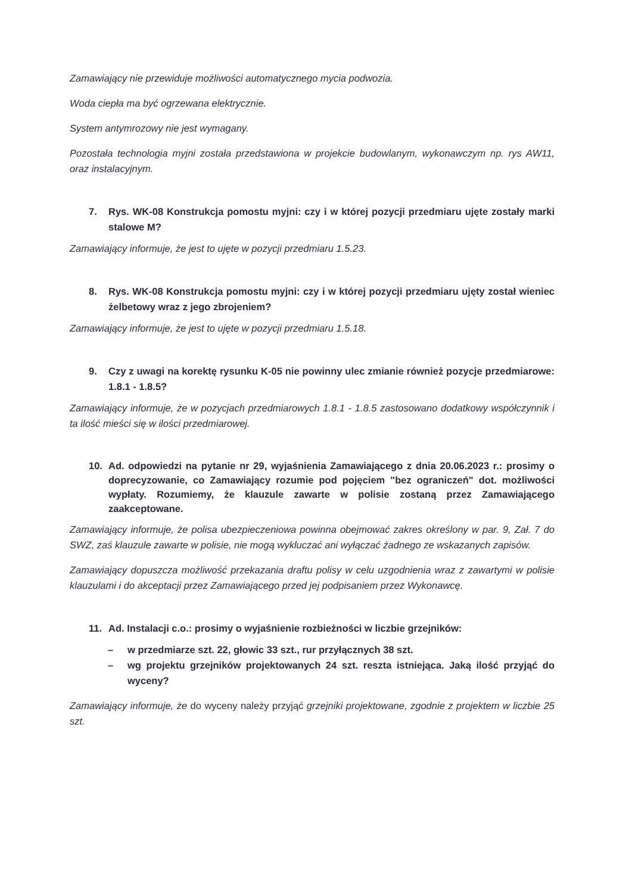Zamawiający nie przewiduje możliwości automatycznego mycia podwozia.
Woda ciepła ma być ogrzewana elektrycznie.
System antymrozowy nie jest wymagany.
Pozostała technologia myjni została przedstawiona w projekcie budowlanym, wykonawczym np. rys AW11, oraz instalacyjnym.
7. Rys. WK-08 Konstrukcja pomostu myjni: czy i w której pozycji przedmiaru ujęte zostały marki stalowe M?
Zamawiający informuje, że jest to ujęte w pozycji przedmiaru 1.5.23.
8. Rys. WK-08 Konstrukcja pomostu myjni: czy i w której pozycji przedmiaru ujęty został wieniec żelbetowy wraz z jego zbrojeniem?
Zamawiający informuje, że jest to ujęte w pozycji przedmiaru 1.5.18.
9. Czy z uwagi na korektę rysunku K-05 nie powinny ulec zmianie również pozycje przedmiarowe: 1.8.1 - 1.8.5?
Zamawiający informuje, że w pozycjach przedmiarowych 1.8.1 - 1.8.5 zastosowano dodatkowy współczynnik i ta ilość mieści się w ilości przedmiarowej.
10. Ad. odpowiedzi na pytanie nr 29, wyjaśnienia Zamawiającego z dnia 20.06.2023 r.: prosimy o doprecyzowanie, co Zamawiający rozumie pod pojęciem "bez ograniczeń" dot. możliwości wypłaty. Rozumiemy, że klauzule zawarte w polisie zostaną przez Zamawiającego zaakceptowane.
Zamawiający informuje, że polisa ubezpieczeniowa powinna obejmować zakres określony w par. 9, Zał. 7 do SWZ, zaś klauzule zawarte w polisie, nie mogą wykluczać ani wyłączać żadnego ze wskazanych zapisów.
Zamawiający dopuszcza możliwość przekazania draftu polisy w celu uzgodnienia wraz z zawartymi w polisie klauzulami i do akceptacji przez Zamawiającego przed jej podpisaniem przez Wykonawcę.
11. Ad. Instalacji c.o.: prosimy o wyjaśnienie rozbieżności w liczbie grzejników:
– w przedmiarze szt. 22, głowic 33 szt., rur przyłącznych 38 szt.
– wg projektu grzejników projektowanych 24 szt. reszta istniejąca. Jaką ilość przyjąć do wyceny?
Zamawiający informuje, że do wyceny należy przyjąć grzejniki projektowane, zgodnie z projektem w liczbie 25 szt.